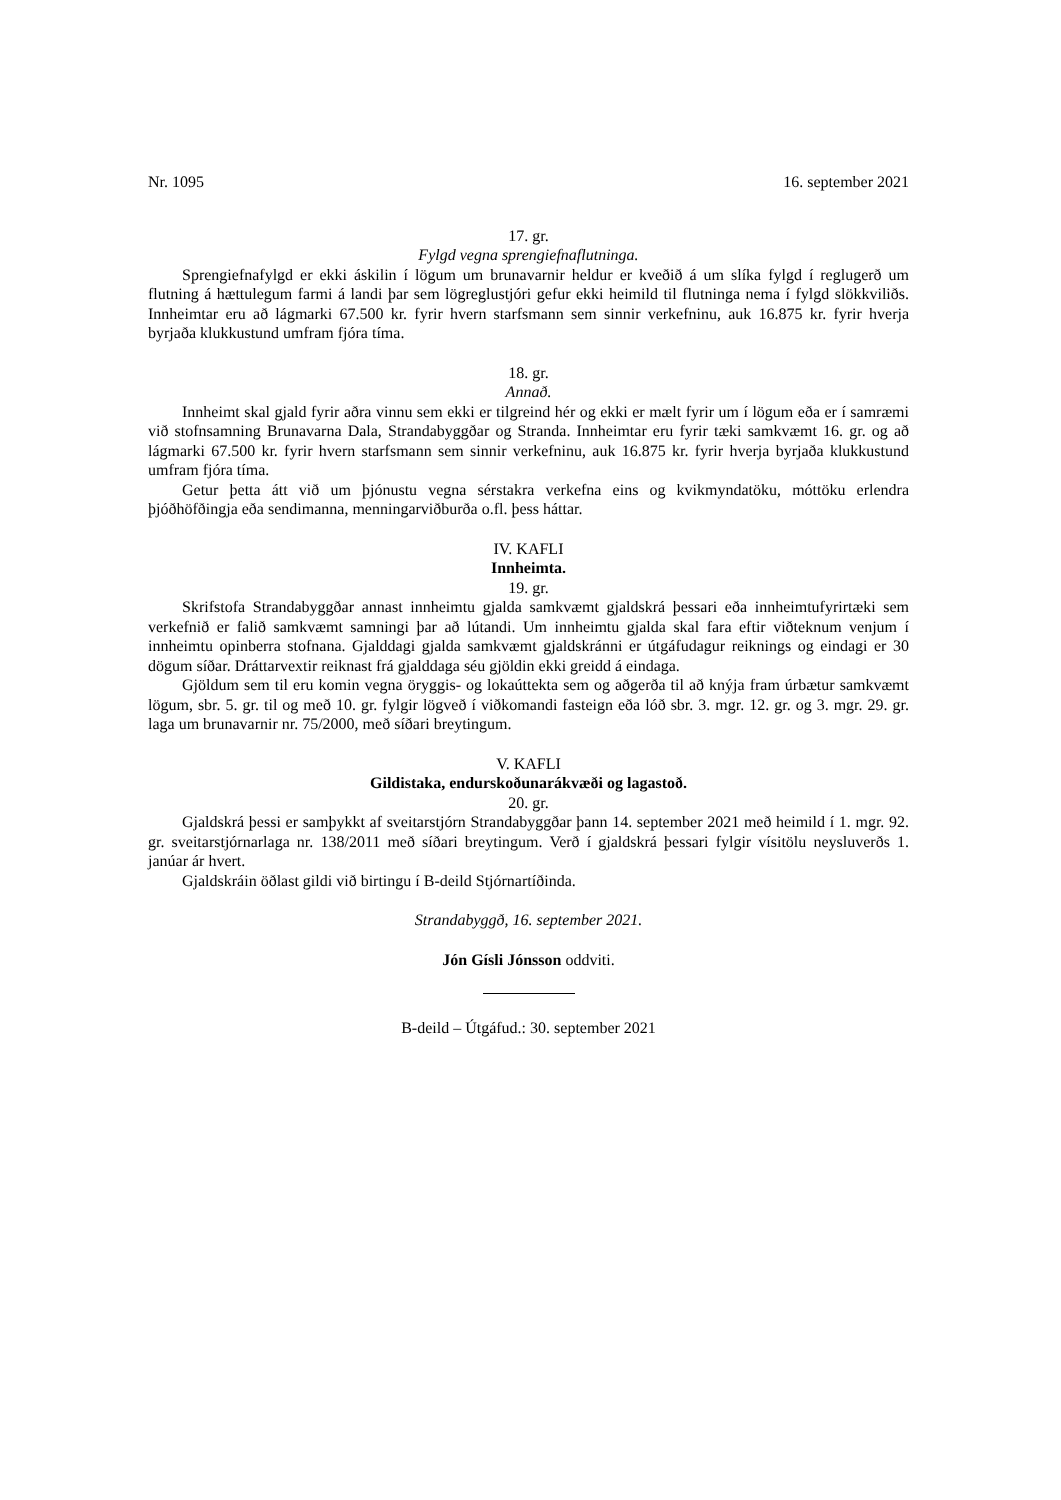Nr. 1095 16. september 2021
17. gr.
Fylgd vegna sprengiefnaflutninga.
Sprengiefnafylgd er ekki áskilin í lögum um brunavarnir heldur er kveðið á um slíka fylgd í reglugerð um flutning á hættulegum farmi á landi þar sem lögreglustjóri gefur ekki heimild til flutninga nema í fylgd slökkviliðs. Innheimtar eru að lágmarki 67.500 kr. fyrir hvern starfsmann sem sinnir verkefninu, auk 16.875 kr. fyrir hverja byrjaða klukkustund umfram fjóra tíma.
18. gr.
Annað.
Innheimt skal gjald fyrir aðra vinnu sem ekki er tilgreind hér og ekki er mælt fyrir um í lögum eða er í samræmi við stofnsamning Brunavarna Dala, Strandabyggðar og Stranda. Innheimtar eru fyrir tæki samkvæmt 16. gr. og að lágmarki 67.500 kr. fyrir hvern starfsmann sem sinnir verkefninu, auk 16.875 kr. fyrir hverja byrjaða klukkustund umfram fjóra tíma.
Getur þetta átt við um þjónustu vegna sérstakra verkefna eins og kvikmyndatöku, móttöku erlendra þjóðhöfðingja eða sendimanna, menningarviðburða o.fl. þess háttar.
IV. KAFLI
Innheimta.
19. gr.
Skrifstofa Strandabyggðar annast innheimtu gjalda samkvæmt gjaldskrá þessari eða innheimtu­fyrirtæki sem verkefnið er falið samkvæmt samningi þar að lútandi. Um innheimtu gjalda skal fara eftir viðteknum venjum í innheimtu opinberra stofnana. Gjalddagi gjalda samkvæmt gjaldskránni er útgáfudagur reiknings og eindagi er 30 dögum síðar. Dráttarvextir reiknast frá gjalddaga séu gjöldin ekki greidd á eindaga.
Gjöldum sem til eru komin vegna öryggis- og lokaúttekta sem og aðgerða til að knýja fram úrbætur samkvæmt lögum, sbr. 5. gr. til og með 10. gr. fylgir lögveð í viðkomandi fasteign eða lóð sbr. 3. mgr. 12. gr. og 3. mgr. 29. gr. laga um brunavarnir nr. 75/2000, með síðari breytingum.
V. KAFLI
Gildistaka, endurskoðunarákvæði og lagastoð.
20. gr.
Gjaldskrá þessi er samþykkt af sveitarstjórn Strandabyggðar þann 14. september 2021 með heimild í 1. mgr. 92. gr. sveitarstjórnarlaga nr. 138/2011 með síðari breytingum. Verð í gjaldskrá þessari fylgir vísitölu neysluverðs 1. janúar ár hvert.
Gjaldskráin öðlast gildi við birtingu í B-deild Stjórnartíðinda.
Strandabyggð, 16. september 2021.
Jón Gísli Jónsson oddviti.
B-deild – Útgáfud.: 30. september 2021